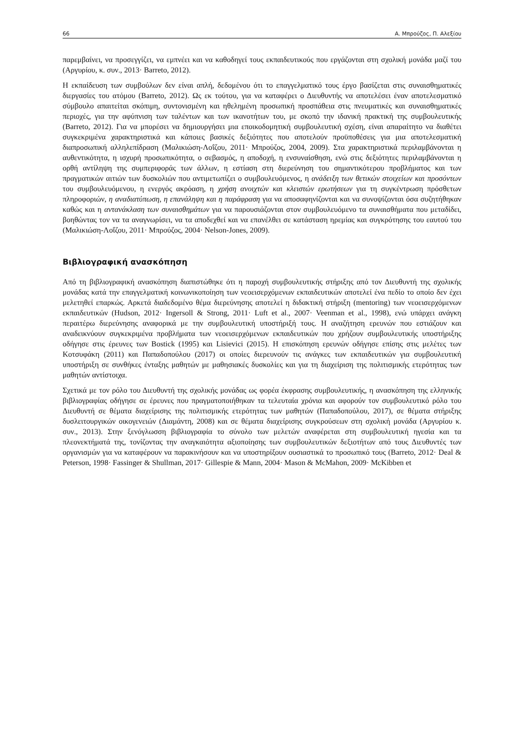66 Α. Μπρούζος, Π. Αλεξίου
παρεμβαίνει, να προσεγγίζει, να εμπνέει και να καθοδηγεί τους εκπαιδευτικούς που εργάζονται στη σχολική μονάδα μαζί του (Αργυρίου, κ. συν., 2013· Barreto, 2012).
Η εκπαίδευση των συμβούλων δεν είναι απλή, δεδομένου ότι το επαγγελματικό τους έργο βασίζεται στις συναισθηματικές διεργασίες του ατόμου (Barreto, 2012). Ως εκ τούτου, για να καταφέρει ο Διευθυντής να αποτελέσει έναν αποτελεσματικό σύμβουλο απαιτείται σκόπιμη, συντονισμένη και ηθελημένη προσωπική προσπάθεια στις πνευματικές και συναισθηματικές περιοχές, για την αφύπνιση των ταλέντων και των ικανοτήτων του, με σκοπό την ιδανική πρακτική της συμβουλευτικής (Barreto, 2012). Για να μπορέσει να δημιουργήσει μια εποικοδομητική συμβουλευτική σχέση, είναι απαραίτητο να διαθέτει συγκεκριμένα χαρακτηριστικά και κάποιες βασικές δεξιότητες που αποτελούν προϋποθέσεις για μια αποτελεσματική διαπροσωπική αλληλεπίδραση (Μαλικιώση-Λοΐζου, 2011· Μπρούζος, 2004, 2009). Στα χαρακτηριστικά περιλαμβάνονται η αυθεντικότητα, η ισχυρή προσωπικότητα, ο σεβασμός, η αποδοχή, η ενσυναίσθηση, ενώ στις δεξιότητες περιλαμβάνονται η ορθή αντίληψη της συμπεριφοράς των άλλων, η εστίαση στη διερεύνηση του σημαντικότερου προβλήματος και των πραγματικών αιτιών των δυσκολιών που αντιμετωπίζει ο συμβουλευόμενος, η ανάδειξη των θετικών στοιχείων και προσόντων του συμβουλευόμενου, η ενεργός ακρόαση, η χρήση ανοιχτών και κλειστών ερωτήσεων για τη συγκέντρωση πρόσθετων πληροφοριών, η αναδιατύπωση, η επανάληψη και η παράφραση για να αποσαφηνίζονται και να συνοψίζονται όσα συζητήθηκαν καθώς και η αντανάκλαση των συναισθημάτων για να παρουσιάζονται στον συμβουλευόμενο τα συναισθήματα που μεταδίδει, βοηθώντας τον να τα αναγνωρίσει, να τα αποδεχθεί και να επανέλθει σε κατάσταση ηρεμίας και συγκρότησης του εαυτού του (Μαλικιώση-Λοΐζου, 2011· Μπρούζος, 2004· Nelson-Jones, 2009).
Βιβλιογραφική ανασκόπηση
Από τη βιβλιογραφική ανασκόπηση διαπιστώθηκε ότι η παροχή συμβουλευτικής στήριξης από τον Διευθυντή της σχολικής μονάδας κατά την επαγγελματική κοινωνικοποίηση των νεοεισερχόμενων εκπαιδευτικών αποτελεί ένα πεδίο το οποίο δεν έχει μελετηθεί επαρκώς. Αρκετά διαδεδομένο θέμα διερεύνησης αποτελεί η διδακτική στήριξη (mentoring) των νεοεισερχόμενων εκπαιδευτικών (Hudson, 2012· Ingersoll & Strong, 2011· Luft et al., 2007· Veenman et al., 1998), ενώ υπάρχει ανάγκη περαιτέρω διερεύνησης αναφορικά με την συμβουλευτική υποστήριξή τους. Η αναζήτηση ερευνών που εστιάζουν και αναδεικνύουν συγκεκριμένα προβλήματα των νεοεισερχόμενων εκπαιδευτικών που χρήζουν συμβουλευτικής υποστήριξης οδήγησε στις έρευνες των Bostick (1995) και Lisievici (2015). Η επισκόπηση ερευνών οδήγησε επίσης στις μελέτες των Κοτσυφάκη (2011) και Παπαδοπούλου (2017) οι οποίες διερευνούν τις ανάγκες των εκπαιδευτικών για συμβουλευτική υποστήριξη σε συνθήκες ένταξης μαθητών με μαθησιακές δυσκολίες και για τη διαχείριση της πολιτισμικής ετερότητας των μαθητών αντίστοιχα.
Σχετικά με τον ρόλο του Διευθυντή της σχολικής μονάδας ως φορέα έκφρασης συμβουλευτικής, η ανασκόπηση της ελληνικής βιβλιογραφίας οδήγησε σε έρευνες που πραγματοποιήθηκαν τα τελευταία χρόνια και αφορούν τον συμβουλευτικό ρόλο του Διευθυντή σε θέματα διαχείρισης της πολιτισμικής ετερότητας των μαθητών (Παπαδοπούλου, 2017), σε θέματα στήριξης δυσλειτουργικών οικογενειών (Διαμάντη, 2008) και σε θέματα διαχείρισης συγκρούσεων στη σχολική μονάδα (Αργυρίου κ. συν., 2013). Στην ξενόγλωσση βιβλιογραφία το σύνολο των μελετών αναφέρεται στη συμβουλευτική ηγεσία και τα πλεονεκτήματά της, τονίζοντας την αναγκαιότητα αξιοποίησης των συμβουλευτικών δεξιοτήτων από τους Διευθυντές των οργανισμών για να καταφέρουν να παρακινήσουν και να υποστηρίξουν ουσιαστικά το προσωπικό τους (Barreto, 2012· Deal & Peterson, 1998· Fassinger & Shullman, 2017· Gillespie & Mann, 2004· Mason & McMahon, 2009· McKibben et